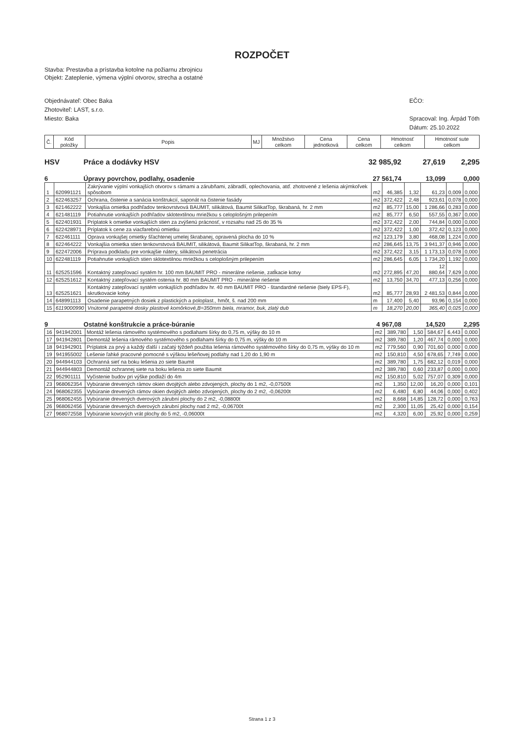ROZPOČET
Stavba: Prestavba a prístavba kotolne na požiarnu zbrojnicu
Objekt: Zateplenie, výmena výplní otvorov, strecha a ostatné
Objednávateľ: Obec Baka
Zhotoviteľ: LAST, s.r.o.
Miesto: Baka
EČO:
Spracoval: Ing. Árpád Tóth
Dátum: 25.10.2022
| Č. | Kód položky | Popis | MJ | Množstvo celkom | Cena jednotková | Cena celkom | Hmotnosť celkom | Hmotnosť sute celkom |
| --- | --- | --- | --- | --- | --- | --- | --- | --- |
HSV Práce a dodávky HSV 32 985,92 27,619 2,295
6 Úpravy povrchov, podlahy, osadenie 27 561,74 13,099 0,000
| 1 | 620991121 | Zakrývanie výplní vonkajších otvorov s rámami a zárubňami, zábradlí, oplechovania, atď. zhotovené z lešenia akýmkoľvek spôsobom | m2 | 46,385 | 1,32 | 61,23 | 0,009 | 0,000 |
| 2 | 622463257 | Ochrana, čistenie a sanácia konštrukcií, saponát na čistenie fasády | m2 | 372,422 | 2,48 | 923,61 | 0,078 | 0,000 |
| 3 | 621462222 | Vonkajšia omietka podhľadov tenkovrstvová BAUMIT, silikátová, Baumit SilikatTop, škrabaná, hr. 2 mm | m2 | 85,777 | 15,00 | 1 286,66 | 0,283 | 0,000 |
| 4 | 621481119 | Potiahnutie vonkajších podhľadov sklotextilnou mriežkou s celoplošným prilepením | m2 | 85,777 | 6,50 | 557,55 | 0,367 | 0,000 |
| 5 | 622401931 | Príplatok k omietke vonkajších stien za zvýšenú prácnosť, v rozsahu nad 25 do 35 % | m2 | 372,422 | 2,00 | 744,84 | 0,000 | 0,000 |
| 6 | 622428971 | Príplatok k cene za viacfarebnú omietku | m2 | 372,422 | 1,00 | 372,42 | 0,123 | 0,000 |
| 7 | 622461111 | Oprava vonkajšej omietky šľachtenej umelej škrabanej, opravená plocha do 10 % | m2 | 123,179 | 3,80 | 468,08 | 1,224 | 0,000 |
| 8 | 622464222 | Vonkajšia omietka stien tenkovrstvová BAUMIT, silikátová, Baumit SilikatTop, škrabaná, hr. 2 mm | m2 | 286,645 | 13,75 | 3 941,37 | 0,946 | 0,000 |
| 9 | 622472006 | Príprava podkladu pre vonkajšie nátery, silikátová penetrácia | m2 | 372,422 | 3,15 | 1 173,13 | 0,078 | 0,000 |
| 10 | 622481119 | Potiahnutie vonkajších stien sklotextilnou mriežkou s celoplošným prilepením | m2 | 286,645 | 6,05 | 1 734,20 | 1,192 | 0,000 |
| 11 | 625251596 | Kontaktný zatepľovací systém hr. 100 mm BAUMIT PRO - minerálne riešenie, zatĺkacie kotvy | m2 | 272,895 | 47,20 | 12 880,64 | 7,629 | 0,000 |
| 12 | 625251612 | Kontaktný zatepľovací systém ostenia hr. 80 mm BAUMIT PRO - minerálne riešenie | m2 | 13,750 | 34,70 | 477,13 | 0,256 | 0,000 |
| 13 | 625251621 | Kontaktný zatepľovací systém vonkajších podhľadov hr. 40 mm BAUMIT PRO - štandardné riešenie (biely EPS-F), skrutkovacie kotvy | m2 | 85,777 | 28,93 | 2 481,53 | 0,844 | 0,000 |
| 14 | 648991113 | Osadenie parapetných dosiek z plastických a poloplast., hmôt, š. nad 200 mm | m | 17,400 | 5,40 | 93,96 | 0,154 | 0,000 |
| 15 | 6119000990 | Vnútorné parapetné dosky plastové komôrkové,B=350mm biela, mramor, buk, zlatý dub | m | 18,270 | 20,00 | 365,40 | 0,025 | 0,000 |
9 Ostatné konštrukcie a práce-búranie 4 967,08 14,520 2,295
| 16 | 941942001 | Montáž lešenia rámového systémového s podlahami šírky do 0,75 m, výšky do 10 m | m2 | 389,780 | 1,50 | 584,67 | 6,443 | 0,000 |
| 17 | 941942801 | Demontáž lešenia rámového systémového s podlahami šírky do 0,75 m, výšky do 10 m | m2 | 389,780 | 1,20 | 467,74 | 0,000 | 0,000 |
| 18 | 941942901 | Príplatok za prvý a každý ďalší i začatý týždeň použitia lešenia rámového systémového šírky do 0,75 m, výšky do 10 m | m2 | 779,560 | 0,90 | 701,60 | 0,000 | 0,000 |
| 19 | 941955002 | Lešenie ľahké pracovné pomocné s výškou lešeňovej podlahy nad 1,20 do 1,90 m | m2 | 150,810 | 4,50 | 678,65 | 7,749 | 0,000 |
| 20 | 944944103 | Ochranná sieť na boku lešenia zo siete Baumit | m2 | 389,780 | 1,75 | 682,12 | 0,019 | 0,000 |
| 21 | 944944803 | Demontáž ochrannej siete na boku lešenia zo siete Baumit | m2 | 389,780 | 0,60 | 233,87 | 0,000 | 0,000 |
| 22 | 952901111 | Vyčistenie budov pri výške podlaží do 4m | m2 | 150,810 | 5,02 | 757,07 | 0,309 | 0,000 |
| 23 | 968062354 | Vybúranie drevených rámov okien dvojitých alebo zdvojených, plochy do 1 m2, -0,07500t | m2 | 1,350 | 12,00 | 16,20 | 0,000 | 0,101 |
| 24 | 968062355 | Vybúranie drevených rámov okien dvojitých alebo zdvojených, plochy do 2 m2, -0,06200t | m2 | 6,480 | 6,80 | 44,06 | 0,000 | 0,402 |
| 25 | 968062455 | Vybúranie drevených dverových zárubní plochy do 2 m2, -0,08800t | m2 | 8,668 | 14,85 | 128,72 | 0,000 | 0,763 |
| 26 | 968062456 | Vybúranie drevených dverových zárubní plochy nad 2 m2, -0,06700t | m2 | 2,300 | 11,05 | 25,42 | 0,000 | 0,154 |
| 27 | 968072558 | Vybúranie kovových vrát plochy do 5 m2, -0,06000t | m2 | 4,320 | 6,00 | 25,92 | 0,000 | 0,259 |
Strana 1 z 3